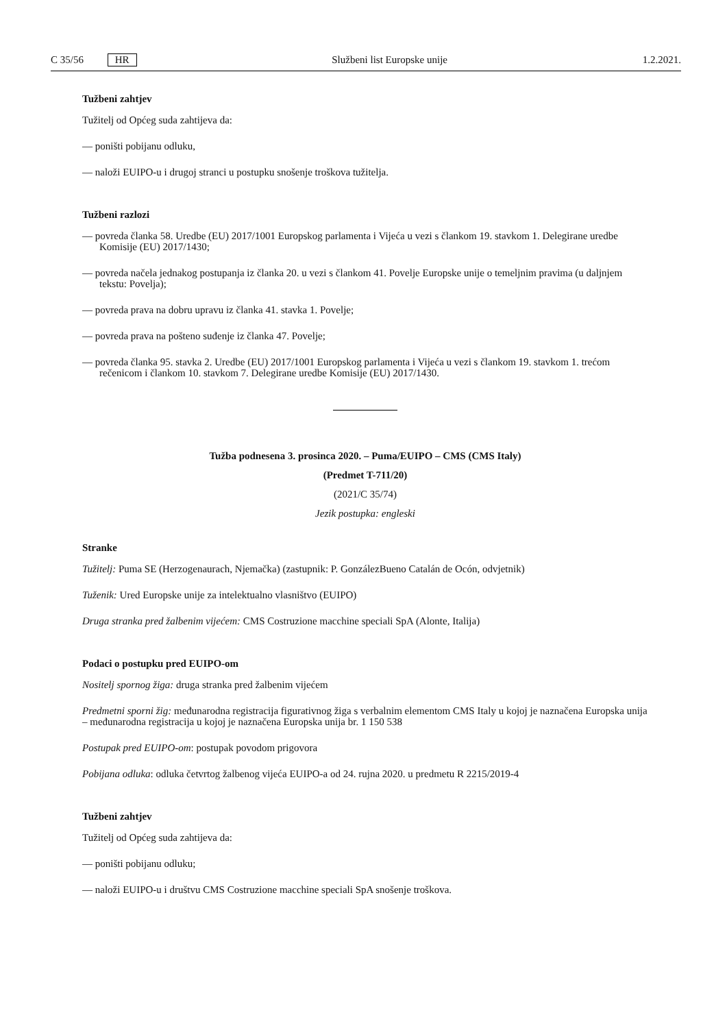C 35/56 HR Službeni list Europske unije 1.2.2021.
Tužbeni zahtjev
Tužitelj od Općeg suda zahtijeva da:
— poništi pobijanu odluku,
— naloži EUIPO-u i drugoj stranci u postupku snošenje troškova tužitelja.
Tužbeni razlozi
— povreda članka 58. Uredbe (EU) 2017/1001 Europskog parlamenta i Vijeća u vezi s člankom 19. stavkom 1. Delegirane uredbe Komisije (EU) 2017/1430;
— povreda načela jednakog postupanja iz članka 20. u vezi s člankom 41. Povelje Europske unije o temeljnim pravima (u daljnjem tekstu: Povelja);
— povreda prava na dobru upravu iz članka 41. stavka 1. Povelje;
— povreda prava na pošteno suđenje iz članka 47. Povelje;
— povreda članka 95. stavka 2. Uredbe (EU) 2017/1001 Europskog parlamenta i Vijeća u vezi s člankom 19. stavkom 1. trećom rečenicom i člankom 10. stavkom 7. Delegirane uredbe Komisije (EU) 2017/1430.
Tužba podnesena 3. prosinca 2020. – Puma/EUIPO – CMS (CMS Italy)
(Predmet T-711/20)
(2021/C 35/74)
Jezik postupka: engleski
Stranke
Tužitelj: Puma SE (Herzogenaurach, Njemačka) (zastupnik: P. GonzálezBueno Catalán de Ocón, odvjetnik)
Tuženik: Ured Europske unije za intelektualno vlasništvo (EUIPO)
Druga stranka pred žalbenim vijećem: CMS Costruzione macchine speciali SpA (Alonte, Italija)
Podaci o postupku pred EUIPO-om
Nositelj spornog žiga: druga stranka pred žalbenim vijećem
Predmetni sporni žig: međunarodna registracija figurativnog žiga s verbalnim elementom CMS Italy u kojoj je naznačena Europska unija – međunarodna registracija u kojoj je naznačena Europska unija br. 1 150 538
Postupak pred EUIPO-om: postupak povodom prigovora
Pobijana odluka: odluka četvrtog žalbenog vijeća EUIPO-a od 24. rujna 2020. u predmetu R 2215/2019-4
Tužbeni zahtjev
Tužitelj od Općeg suda zahtijeva da:
— poništi pobijanu odluku;
— naloži EUIPO-u i društvu CMS Costruzione macchine speciali SpA snošenje troškova.